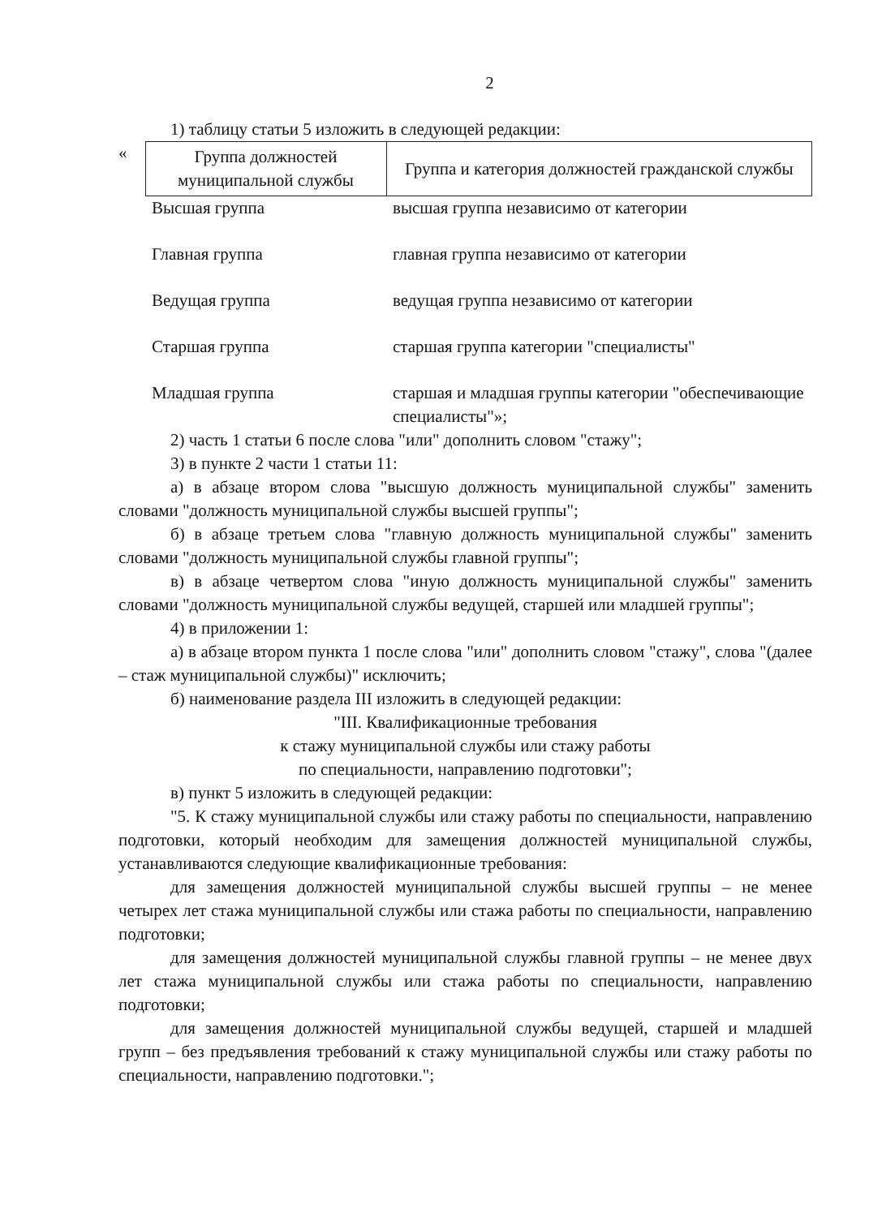2
1) таблицу статьи 5 изложить в следующей редакции:
«
| Группа должностей муниципальной службы | Группа и категория должностей гражданской службы |
| --- | --- |
| Высшая группа | высшая группа независимо от категории |
| Главная группа | главная группа независимо от категории |
| Ведущая группа | ведущая группа независимо от категории |
| Старшая группа | старшая группа категории "специалисты" |
| Младшая группа | старшая и младшая группы категории "обеспечивающие специалисты"»; |
2) часть 1 статьи 6 после слова "или" дополнить словом "стажу";
3) в пункте 2 части 1 статьи 11:
а) в абзаце втором слова "высшую должность муниципальной службы" заменить словами "должность муниципальной службы высшей группы";
б) в абзаце третьем слова "главную должность муниципальной службы" заменить словами "должность муниципальной службы главной группы";
в) в абзаце четвертом слова "иную должность муниципальной службы" заменить словами "должность муниципальной службы ведущей, старшей или младшей группы";
4) в приложении 1:
а) в абзаце втором пункта 1 после слова "или" дополнить словом "стажу", слова "(далее – стаж муниципальной службы)" исключить;
б) наименование раздела III изложить в следующей редакции:
"III. Квалификационные требования
к стажу муниципальной службы или стажу работы
по специальности, направлению подготовки";
в) пункт 5 изложить в следующей редакции:
"5. К стажу муниципальной службы или стажу работы по специальности, направлению подготовки, который необходим для замещения должностей муниципальной службы, устанавливаются следующие квалификационные требования:
для замещения должностей муниципальной службы высшей группы – не менее четырех лет стажа муниципальной службы или стажа работы по специальности, направлению подготовки;
для замещения должностей муниципальной службы главной группы – не менее двух лет стажа муниципальной службы или стажа работы по специальности, направлению подготовки;
для замещения должностей муниципальной службы ведущей, старшей и младшей групп – без предъявления требований к стажу муниципальной службы или стажу работы по специальности, направлению подготовки.";